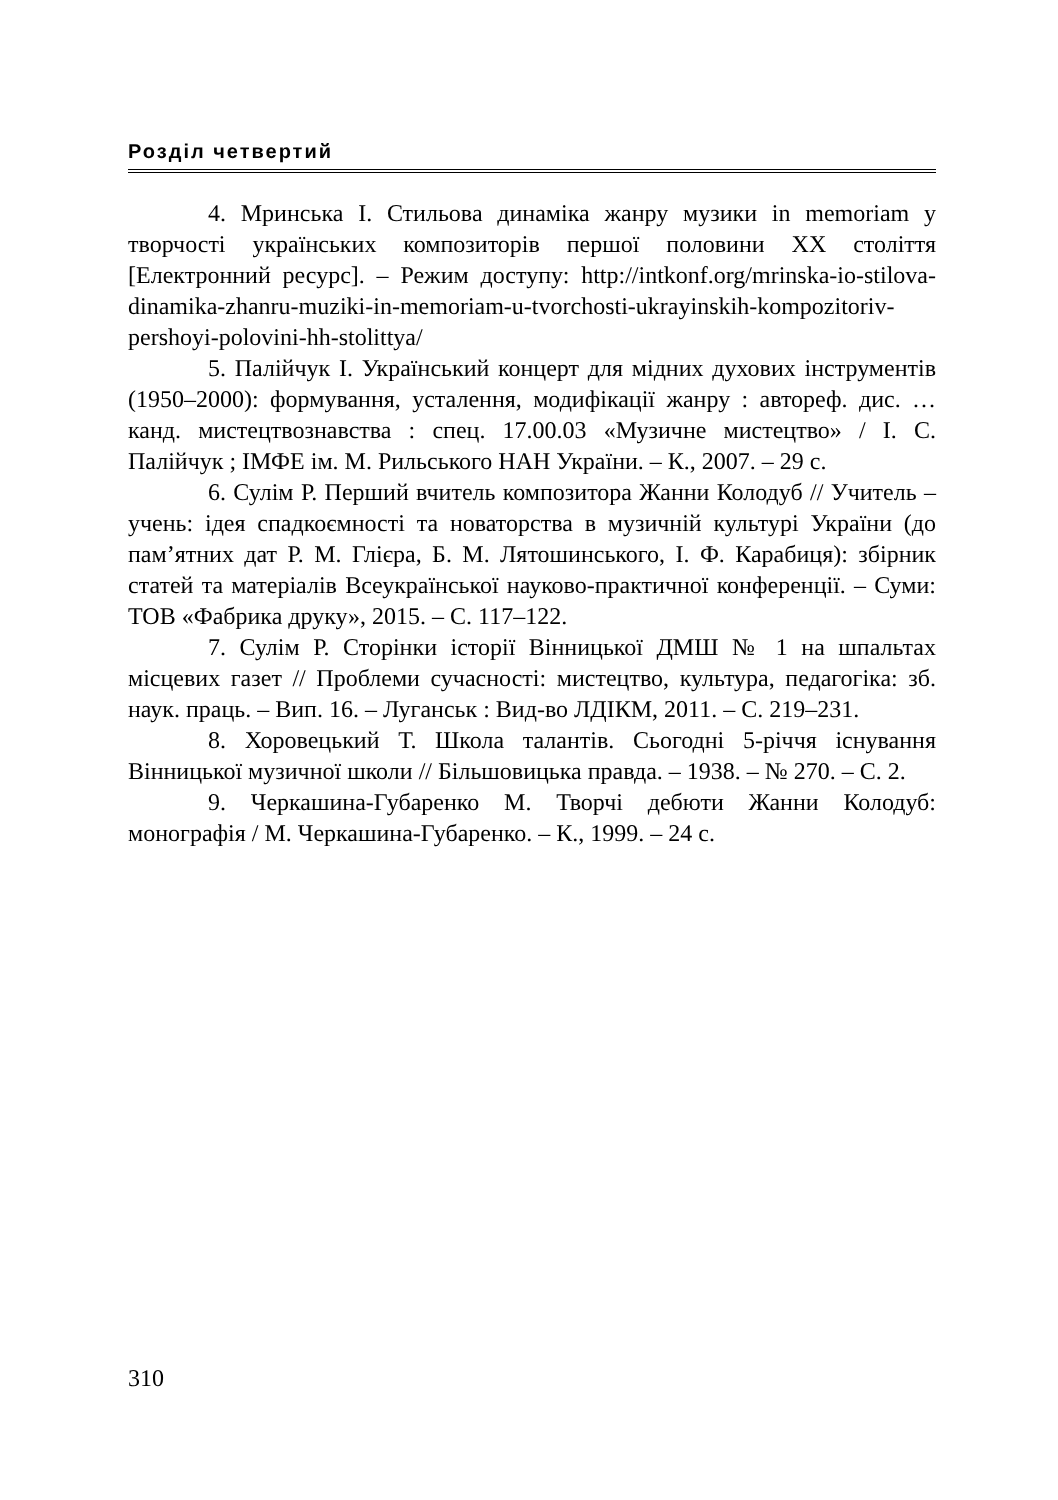Розділ четвертий
4. Мринська І. Стильова динаміка жанру музики in memoriam у творчості українських композиторів першої половини ХХ століття [Електронний ресурс]. – Режим доступу: http://intkonf.org/mrinska-io-stilova-dinamika-zhanru-muziki-in-memoriam-u-tvorchosti-ukrayinskih-kompozitoriv-pershoyi-polovini-hh-stolittya/
5. Палійчук І. Український концерт для мідних духових інструментів (1950–2000): формування, усталення, модифікації жанру : автореф. дис. … канд. мистецтвознавства : спец. 17.00.03 «Музичне мистецтво» / І. С. Палійчук ; ІМФЕ ім. М. Рильського НАН України. – К., 2007. – 29 с.
6. Сулім Р. Перший вчитель композитора Жанни Колодуб // Учитель – учень: ідея спадкоємності та новаторства в музичній культурі України (до пам’ятних дат Р. М. Глієра, Б. М. Лятошинського, І. Ф. Карабиця): збірник статей та матеріалів Всеукраїнської науково-практичної конференції. – Суми: ТОВ «Фабрика друку», 2015. – С. 117–122.
7. Сулім Р. Сторінки історії Вінницької ДМШ № 1 на шпальтах місцевих газет // Проблеми сучасності: мистецтво, культура, педагогіка: зб. наук. праць. – Вип. 16. – Луганськ : Вид-во ЛДІКМ, 2011. – С. 219–231.
8. Хоровецький Т. Школа талантів. Сьогодні 5-річчя існування Вінницької музичної школи // Більшовицька правда. – 1938. – № 270. – С. 2.
9. Черкашина-Губаренко М. Творчі дебюти Жанни Колодуб: монографія / М. Черкашина-Губаренко. – К., 1999. – 24 с.
310